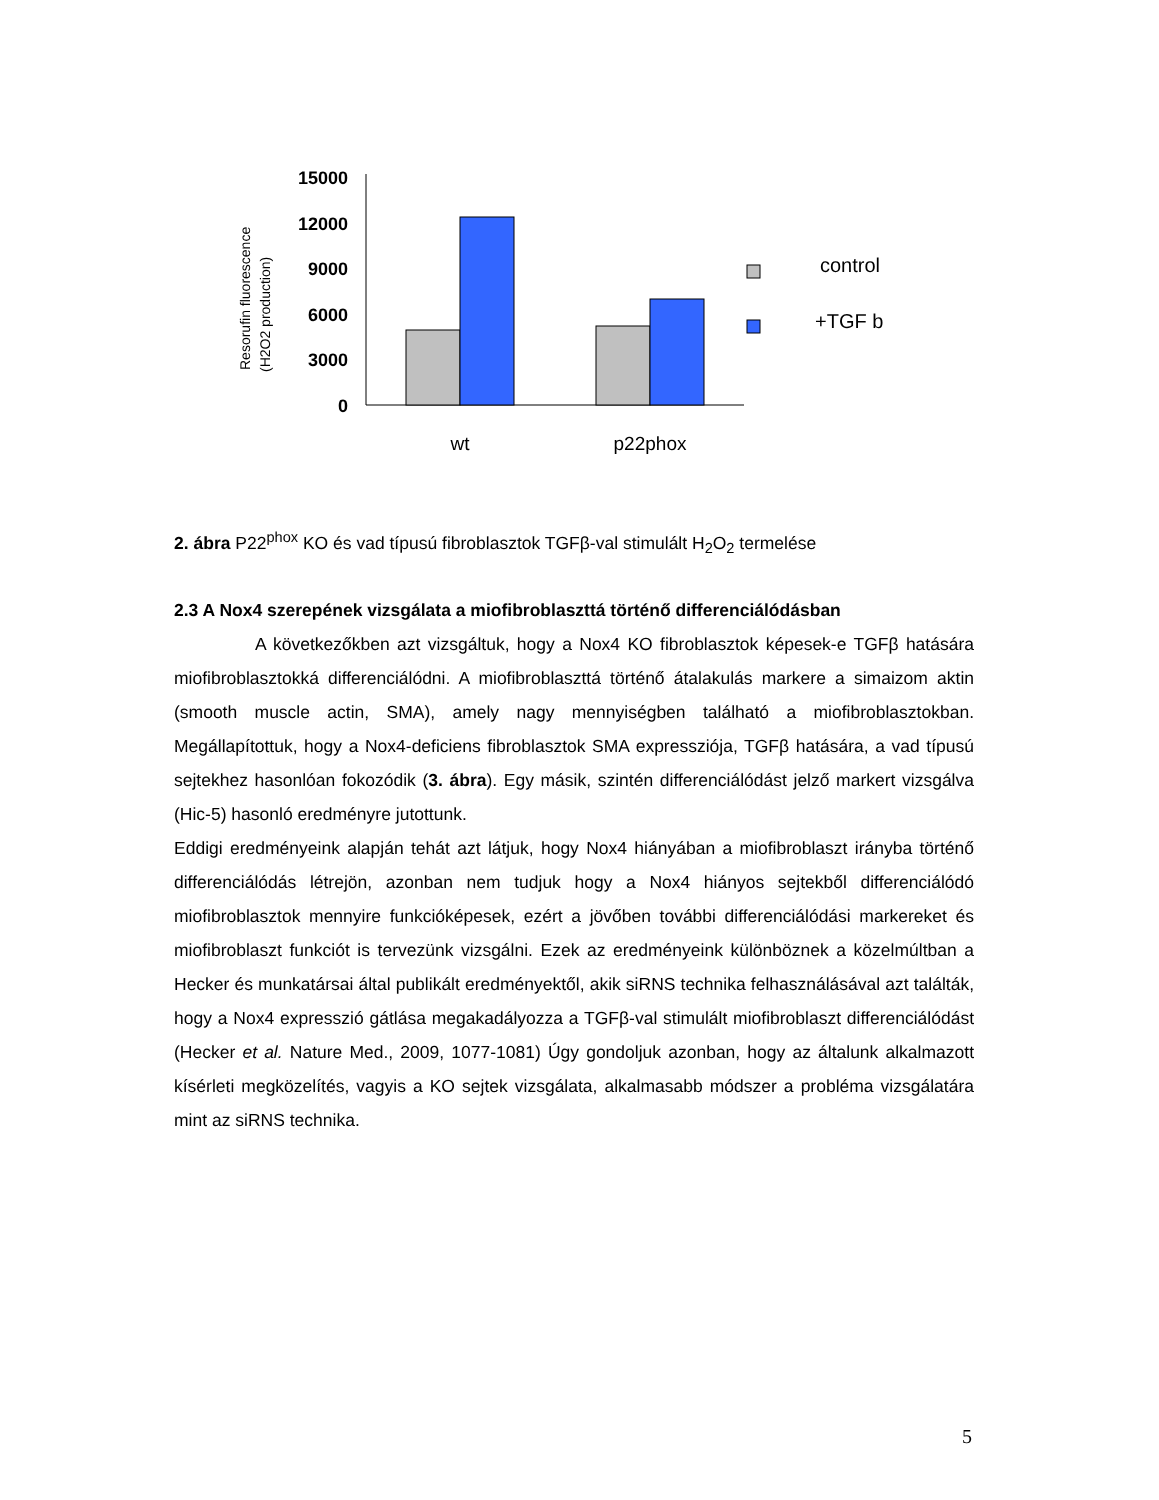Resorufin fluorescence
(H2O2 production)
15000
12000
9000
6000
3000
0
wt
p22phox
control
+TGF b
2. ábra P22<sup>phox</sup> KO és vad típusú fibroblasztok TGFβ-val stimulált H<sub>2</sub>O<sub>2</sub> termelése
2.3 A Nox4 szerepének vizsgálata a miofibroblaszttá történő differenciálódásban
A következőkben azt vizsgáltuk, hogy a Nox4 KO fibroblasztok képesek-e TGFβ hatására miofibroblasztokká differenciálódni. A miofibroblaszttá történő átalakulás markere a simaizom aktin (smooth muscle actin, SMA), amely nagy mennyiségben található a miofibroblasztokban. Megállapítottuk, hogy a Nox4-deficiens fibroblasztok SMA expressziója, TGFβ hatására, a vad típusú sejtekhez hasonlóan fokozódik (3. ábra). Egy másik, szintén differenciálódást jelző markert vizsgálva (Hic-5) hasonló eredményre jutottunk.
Eddigi eredményeink alapján tehát azt látjuk, hogy Nox4 hiányában a miofibroblaszt irányba történő differenciálódás létrejön, azonban nem tudjuk hogy a Nox4 hiányos sejtekből differenciálódó miofibroblasztok mennyire funkcióképesek, ezért a jövőben további differenciálódási markereket és miofibroblaszt funkciót is tervezünk vizsgálni. Ezek az eredményeink különböznek a közelmúltban a Hecker és munkatársai által publikált eredményektől, akik siRNS technika felhasználásával azt találták, hogy a Nox4 expresszió gátlása megakadályozza a TGFβ-val stimulált miofibroblaszt differenciálódást (Hecker et al. Nature Med., 2009, 1077-1081) Úgy gondoljuk azonban, hogy az általunk alkalmazott kísérleti megközelítés, vagyis a KO sejtek vizsgálata, alkalmasabb módszer a probléma vizsgálatára mint az siRNS technika.
5